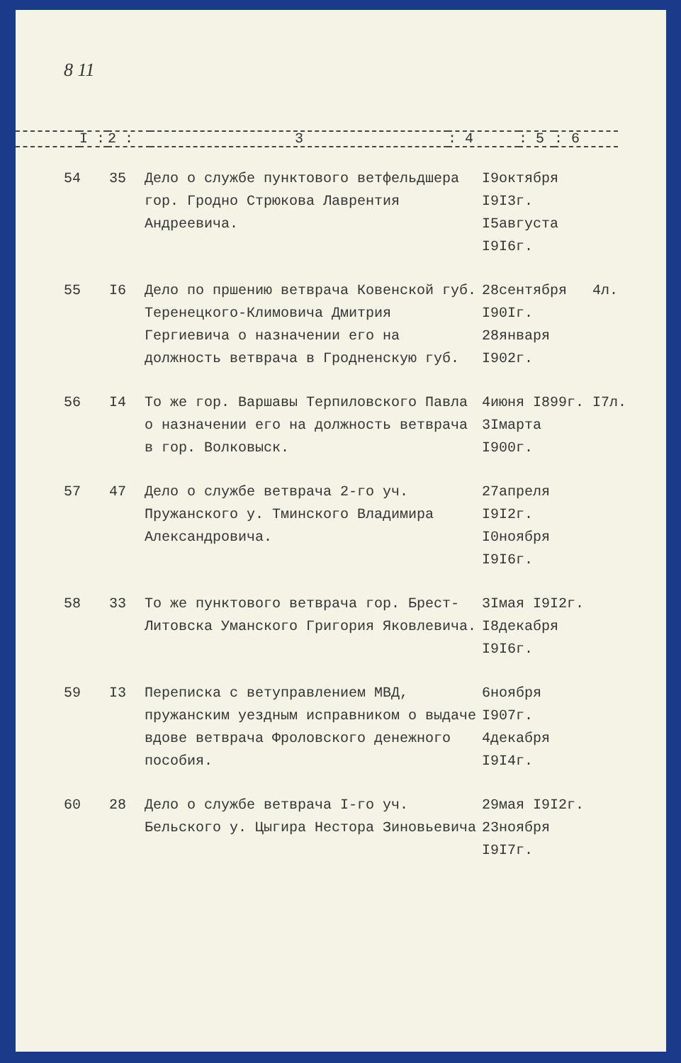8 11
| | I : | 2 : | 3 | : 4 | : 5 | : 6 |
| 54 | 35 | Дело о службе пунктового ветфельдшера гор. Гродно Стрюкова Лаврентия Андреевича. | I9октября I9I3г. I5августа I9I6г. | |
| 55 | I6 | Дело по пршению ветврача Ковенской губ. Теренецкого-Климовича Дмитрия Гергиевича о назначении его на должность ветврача в Гродненскую губ. | 28сентября I90Iг. 28января I902г. | 4л. |
| 56 | I4 | То же гор. Варшавы Терпиловского Павла о назначении его на должность ветврача в гор. Волковыск. | 4июня I899г. 3Iмарта I900г. | I7л. |
| 57 | 47 | Дело о службе ветврача 2-го уч. Пружанского у. Тминского Владимира Александровича. | 27апреля I9I2г. I0ноября I9I6г. | |
| 58 | 33 | То же пунктового ветврача гор. Брест-Литовска Уманского Григория Яковлевича. | 3Iмая I9I2г. I8декабря I9I6г. | |
| 59 | I3 | Переписка с ветуправлением МВД, пружанским уездным исправником о выдаче вдове ветврача Фроловского денежного пособия. | 6ноября I907г. 4декабря I9I4г. | |
| 60 | 28 | Дело о службе ветврача I-го уч. Бельского у. Цыгира Нестора Зиновьевича | 29мая I9I2г. 23ноября I9I7г. | |